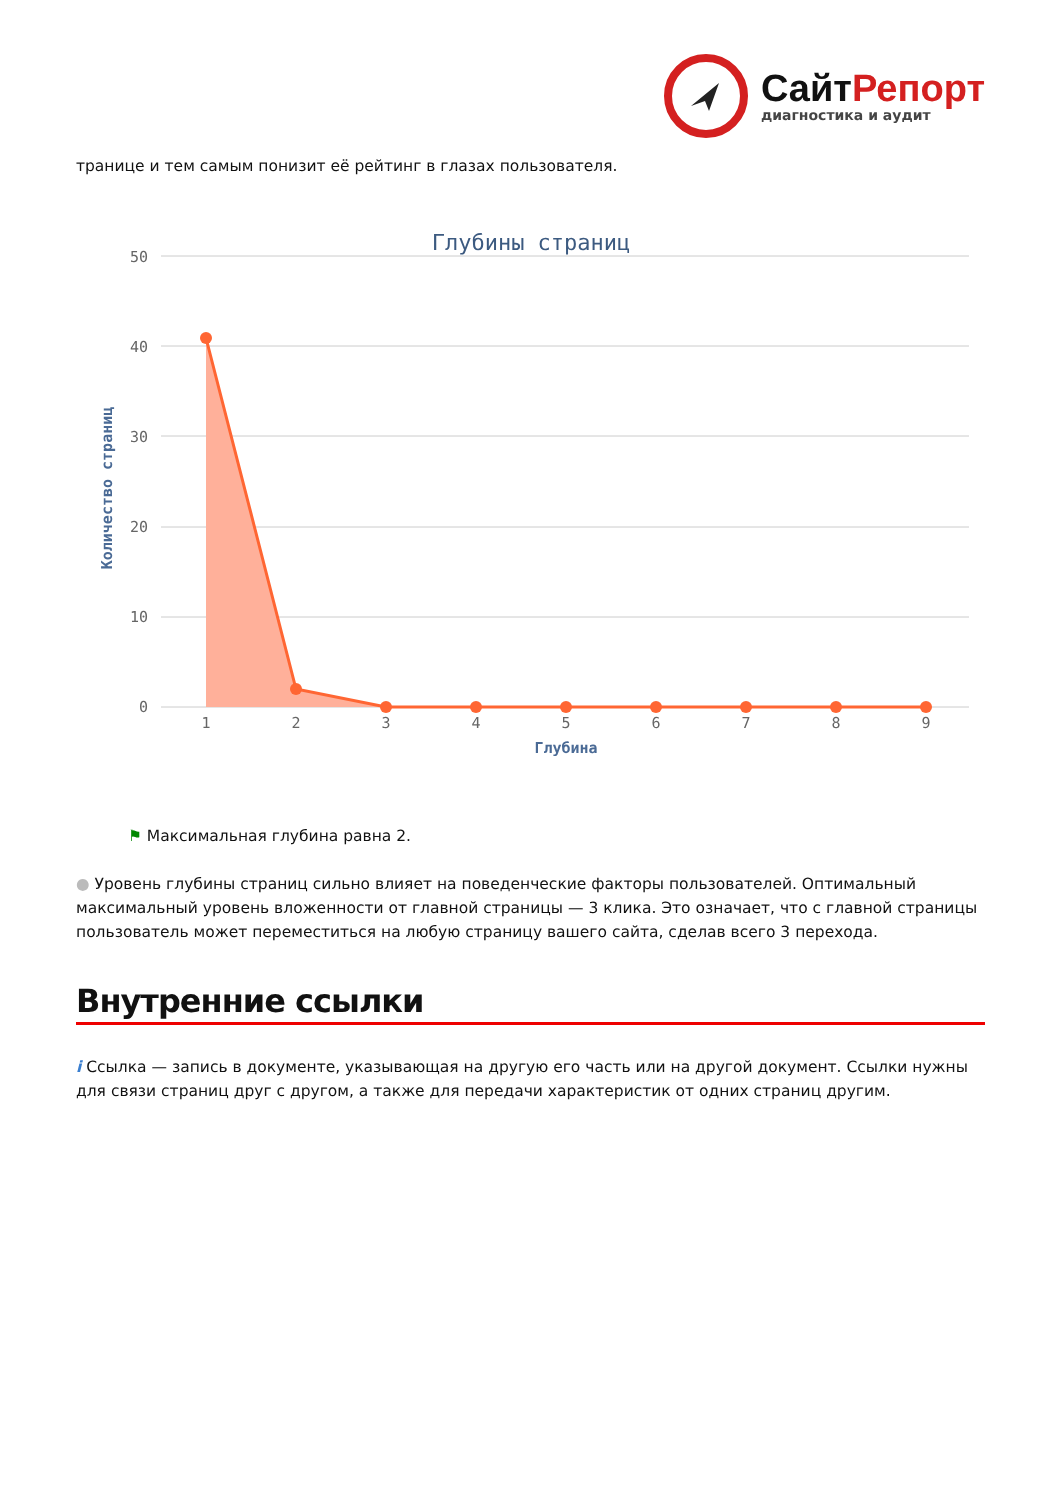СайтРепорт
диагностика и аудит
транице и тем самым понизит её рейтинг в глазах пользователя.
Глубины страниц
50
40
30
20
10
0
Количество страниц
1
2
3
4
5
6
7
8
9
Глубина
⚑ Максимальная глубина равна 2.
● Уровень глубины страниц сильно влияет на поведенческие факторы пользователей. Оптимальный максимальный уровень вложенности от главной страницы — 3 клика. Это означает, что с главной страницы пользователь может переместиться на любую страницу вашего сайта, сделав всего 3 перехода.
Внутренние ссылки
i Ссылка — запись в документе, указывающая на другую его часть или на другой документ. Ссылки нужны для связи страниц друг с другом, а также для передачи характеристик от одних страниц другим.